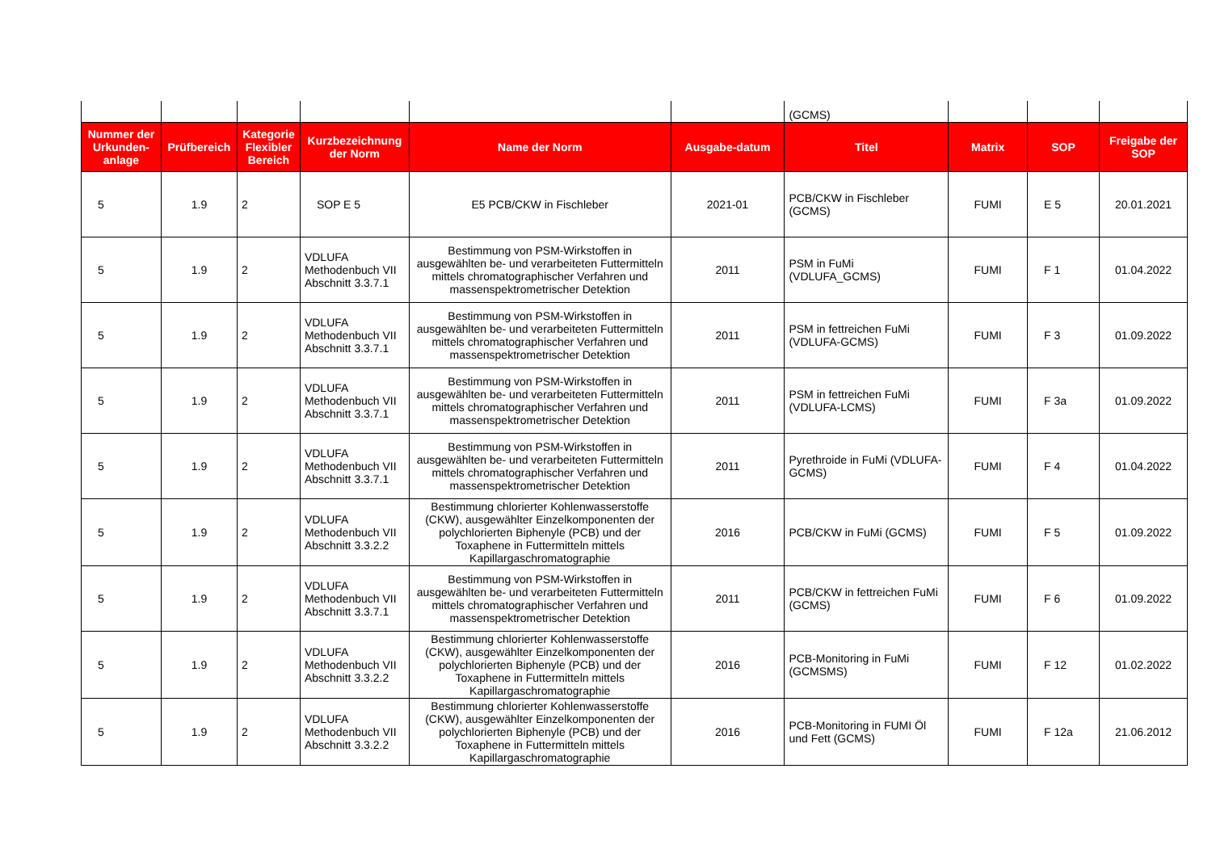| | | | | | | (GCMS) | | | |
| Nummer der Urkunden-anlage | Prüfbereich | Kategorie Flexibler Bereich | Kurzbezeichnung der Norm | Name der Norm | Ausgabe-datum | Titel | Matrix | SOP | Freigabe der SOP |
| 5 | 1.9 | 2 | SOP E 5 | E5 PCB/CKW in Fischleber | 2021-01 | PCB/CKW in Fischleber (GCMS) | FUMI | E 5 | 20.01.2021 |
| 5 | 1.9 | 2 | VDLUFA Methodenbuch VII Abschnitt 3.3.7.1 | Bestimmung von PSM-Wirkstoffen in ausgewählten be- und verarbeiteten Futtermitteln mittels chromatographischer Verfahren und massenspektrometrischer Detektion | 2011 | PSM in FuMi (VDLUFA_GCMS) | FUMI | F 1 | 01.04.2022 |
| 5 | 1.9 | 2 | VDLUFA Methodenbuch VII Abschnitt 3.3.7.1 | Bestimmung von PSM-Wirkstoffen in ausgewählten be- und verarbeiteten Futtermitteln mittels chromatographischer Verfahren und massenspektrometrischer Detektion | 2011 | PSM in fettreichen FuMi (VDLUFA-GCMS) | FUMI | F 3 | 01.09.2022 |
| 5 | 1.9 | 2 | VDLUFA Methodenbuch VII Abschnitt 3.3.7.1 | Bestimmung von PSM-Wirkstoffen in ausgewählten be- und verarbeiteten Futtermitteln mittels chromatographischer Verfahren und massenspektrometrischer Detektion | 2011 | PSM in fettreichen FuMi (VDLUFA-LCMS) | FUMI | F 3a | 01.09.2022 |
| 5 | 1.9 | 2 | VDLUFA Methodenbuch VII Abschnitt 3.3.7.1 | Bestimmung von PSM-Wirkstoffen in ausgewählten be- und verarbeiteten Futtermitteln mittels chromatographischer Verfahren und massenspektrometrischer Detektion | 2011 | Pyrethroide in FuMi (VDLUFA-GCMS) | FUMI | F 4 | 01.04.2022 |
| 5 | 1.9 | 2 | VDLUFA Methodenbuch VII Abschnitt 3.3.2.2 | Bestimmung chlorierter Kohlenwasserstoffe (CKW), ausgewählter Einzelkomponenten der polychlorierten Biphenyle (PCB) und der Toxaphene in Futtermitteln mittels Kapillargaschromatographie | 2016 | PCB/CKW in FuMi (GCMS) | FUMI | F 5 | 01.09.2022 |
| 5 | 1.9 | 2 | VDLUFA Methodenbuch VII Abschnitt 3.3.7.1 | Bestimmung von PSM-Wirkstoffen in ausgewählten be- und verarbeiteten Futtermitteln mittels chromatographischer Verfahren und massenspektrometrischer Detektion | 2011 | PCB/CKW in fettreichen FuMi (GCMS) | FUMI | F 6 | 01.09.2022 |
| 5 | 1.9 | 2 | VDLUFA Methodenbuch VII Abschnitt 3.3.2.2 | Bestimmung chlorierter Kohlenwasserstoffe (CKW), ausgewählter Einzelkomponenten der polychlorierten Biphenyle (PCB) und der Toxaphene in Futtermitteln mittels Kapillargaschromatographie | 2016 | PCB-Monitoring in FuMi (GCMSMS) | FUMI | F 12 | 01.02.2022 |
| 5 | 1.9 | 2 | VDLUFA Methodenbuch VII Abschnitt 3.3.2.2 | Bestimmung chlorierter Kohlenwasserstoffe (CKW), ausgewählter Einzelkomponenten der polychlorierten Biphenyle (PCB) und der Toxaphene in Futtermitteln mittels Kapillargaschromatographie | 2016 | PCB-Monitoring in FUMI Öl und Fett (GCMS) | FUMI | F 12a | 21.06.2012 |